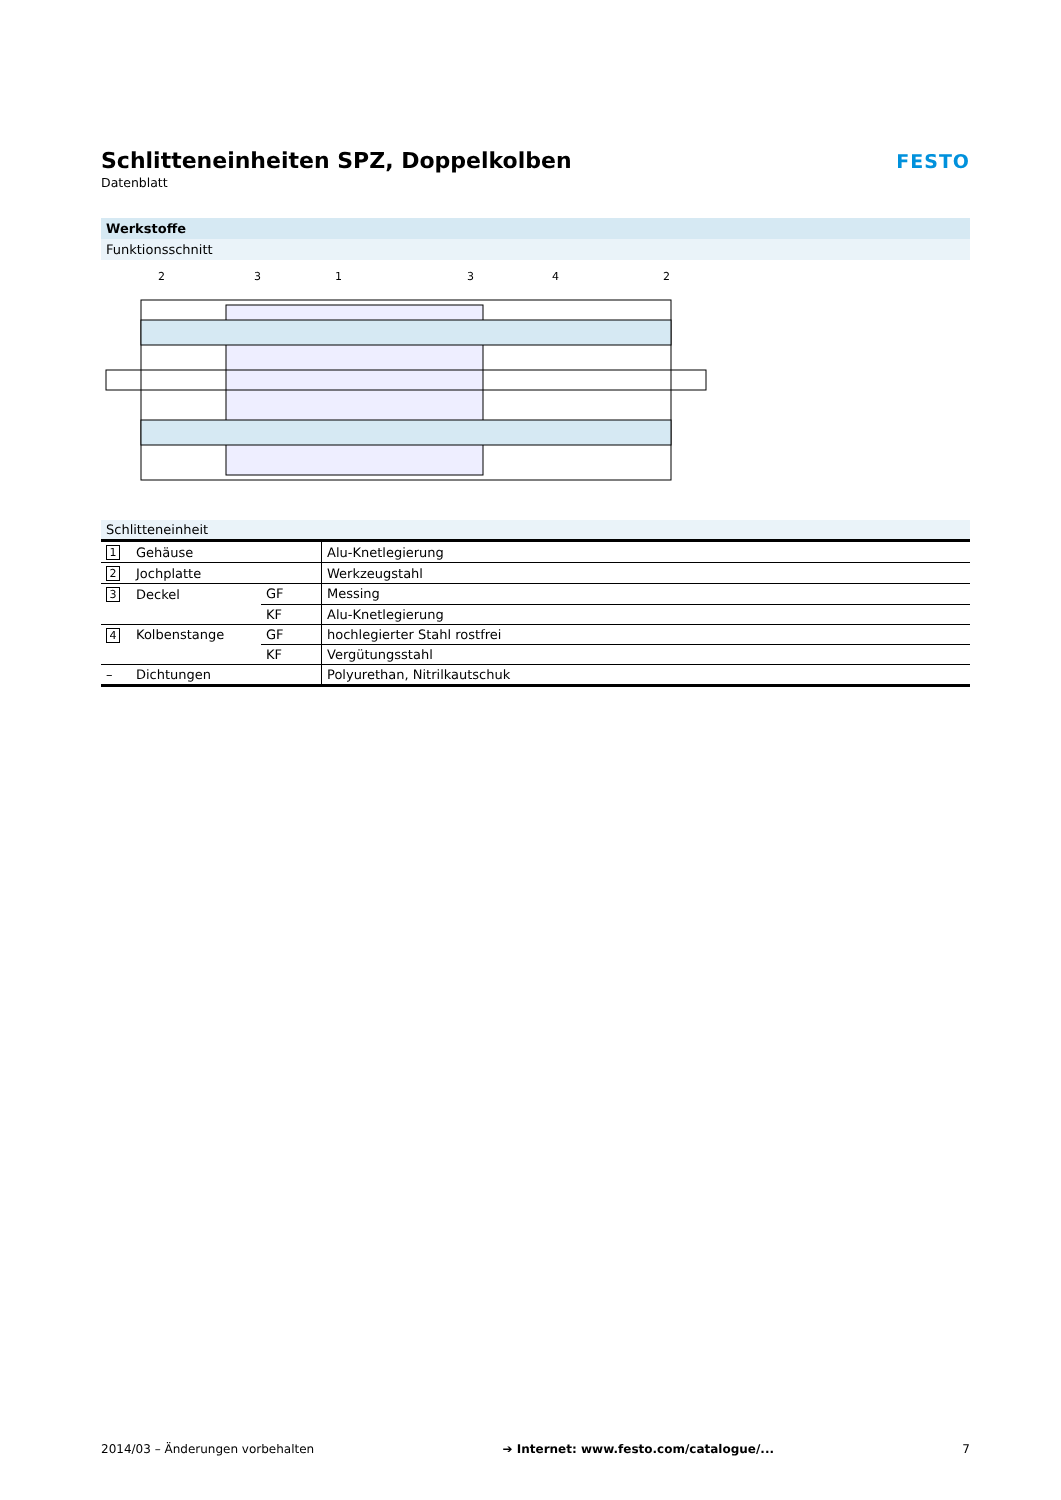Schlitteneinheiten SPZ, Doppelkolben
Datenblatt
FESTO
Werkstoffe
Funktionsschnitt
2
3
1
3
4
2
| Schlitteneinheit | | | |
| 1 | Gehäuse | | Alu-Knetlegierung |
| 2 | Jochplatte | | Werkzeugstahl |
| 3 | Deckel | GF | Messing |
| | | KF | Alu-Knetlegierung |
| 4 | Kolbenstange | GF | hochlegierter Stahl rostfrei |
| | | KF | Vergütungsstahl |
| – | Dichtungen | | Polyurethan, Nitrilkautschuk |
2014/03 – Änderungen vorbehalten ➔ Internet: www.festo.com/catalogue/... 7